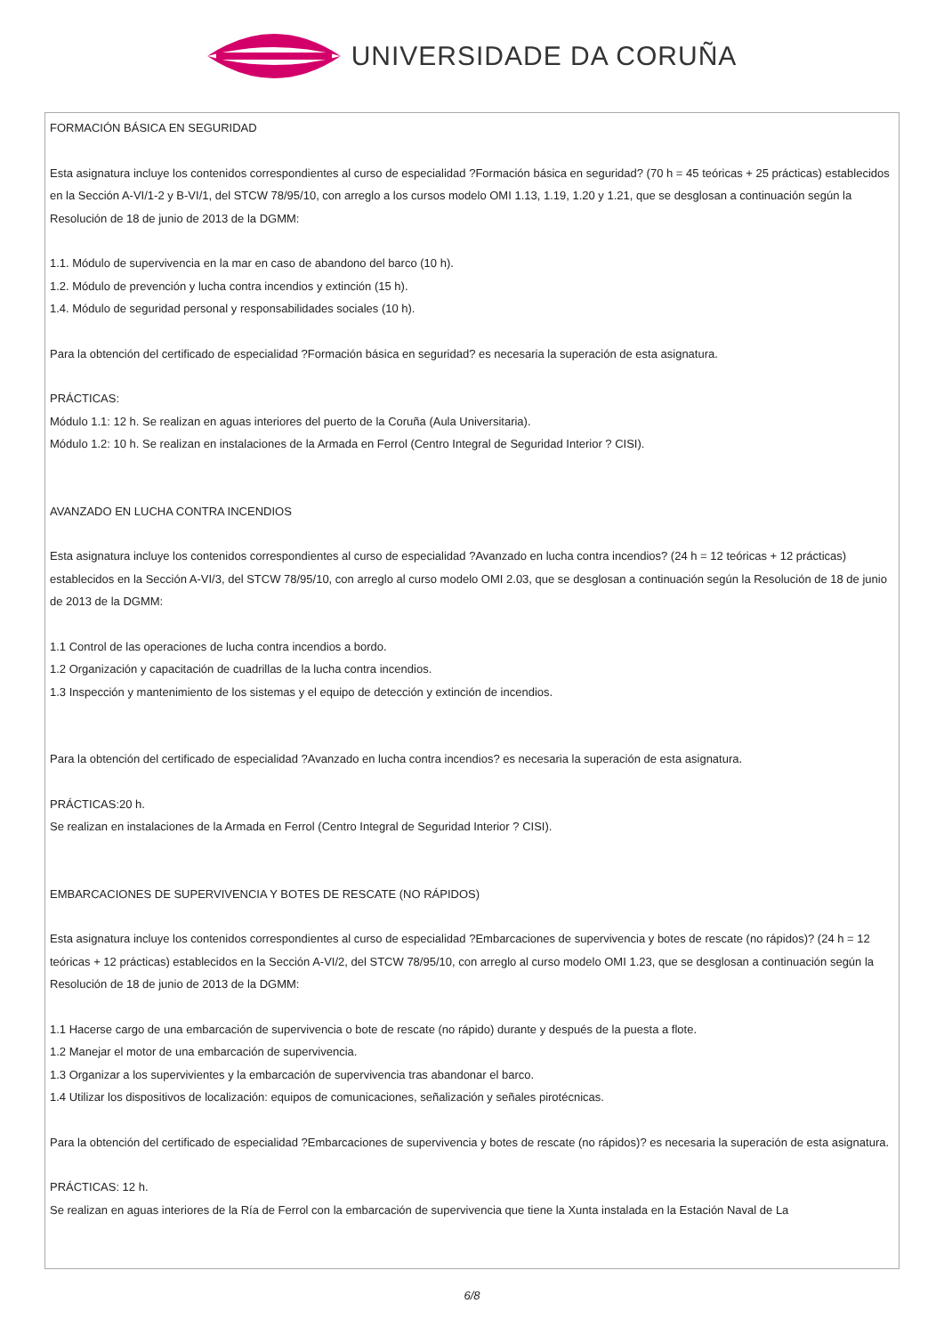UNIVERSIDADE DA CORUÑA
FORMACIÓN BÁSICA EN SEGURIDAD
Esta asignatura incluye los contenidos correspondientes al curso de especialidad ?Formación básica en seguridad? (70 h = 45 teóricas + 25 prácticas) establecidos en la Sección A-VI/1-2 y B-VI/1, del STCW 78/95/10, con arreglo a los cursos modelo OMI 1.13, 1.19, 1.20 y 1.21, que se desglosan a continuación según la Resolución de 18 de junio de 2013 de la DGMM:
1.1. Módulo de supervivencia en la mar en caso de abandono del barco (10 h).
1.2. Módulo de prevención y lucha contra incendios y extinción (15 h).
1.4. Módulo de seguridad personal y responsabilidades sociales (10 h).
Para la obtención del certificado de especialidad ?Formación básica en seguridad? es necesaria la superación de esta asignatura.
PRÁCTICAS:
Módulo 1.1: 12 h. Se realizan en aguas interiores del puerto de la Coruña (Aula Universitaria).
Módulo 1.2: 10 h. Se realizan en instalaciones de la Armada en Ferrol (Centro Integral de Seguridad Interior ? CISI).
AVANZADO EN LUCHA CONTRA INCENDIOS
Esta asignatura incluye los contenidos correspondientes al curso de especialidad ?Avanzado en lucha contra incendios? (24 h = 12 teóricas + 12 prácticas) establecidos en la Sección A-VI/3, del STCW 78/95/10, con arreglo al curso modelo OMI 2.03, que se desglosan a continuación según la Resolución de 18 de junio de 2013 de la DGMM:
1.1 Control de las operaciones de lucha contra incendios a bordo.
1.2 Organización y capacitación de cuadrillas de la lucha contra incendios.
1.3 Inspección y mantenimiento de los sistemas y el equipo de detección y extinción de incendios.
Para la obtención del certificado de especialidad ?Avanzado en lucha contra incendios? es necesaria la superación de esta asignatura.
PRÁCTICAS:20 h.
Se realizan en instalaciones de la Armada en Ferrol (Centro Integral de Seguridad Interior ? CISI).
EMBARCACIONES DE SUPERVIVENCIA Y BOTES DE RESCATE (NO RÁPIDOS)
Esta asignatura incluye los contenidos correspondientes al curso de especialidad ?Embarcaciones de supervivencia y botes de rescate (no rápidos)? (24 h = 12 teóricas + 12 prácticas) establecidos en la Sección A-VI/2, del STCW 78/95/10, con arreglo al curso modelo OMI 1.23, que se desglosan a continuación según la Resolución de 18 de junio de 2013 de la DGMM:
1.1 Hacerse cargo de una embarcación de supervivencia o bote de rescate (no rápido) durante y después de la puesta a flote.
1.2 Manejar el motor de una embarcación de supervivencia.
1.3 Organizar a los supervivientes y la embarcación de supervivencia tras abandonar el barco.
1.4 Utilizar los dispositivos de localización: equipos de comunicaciones, señalización y señales pirotécnicas.
Para la obtención del certificado de especialidad ?Embarcaciones de supervivencia y botes de rescate (no rápidos)? es necesaria la superación de esta asignatura.
PRÁCTICAS: 12 h.
Se realizan en aguas interiores de la Ría de Ferrol con la embarcación de supervivencia que tiene la Xunta instalada en la Estación Naval de La
6/8